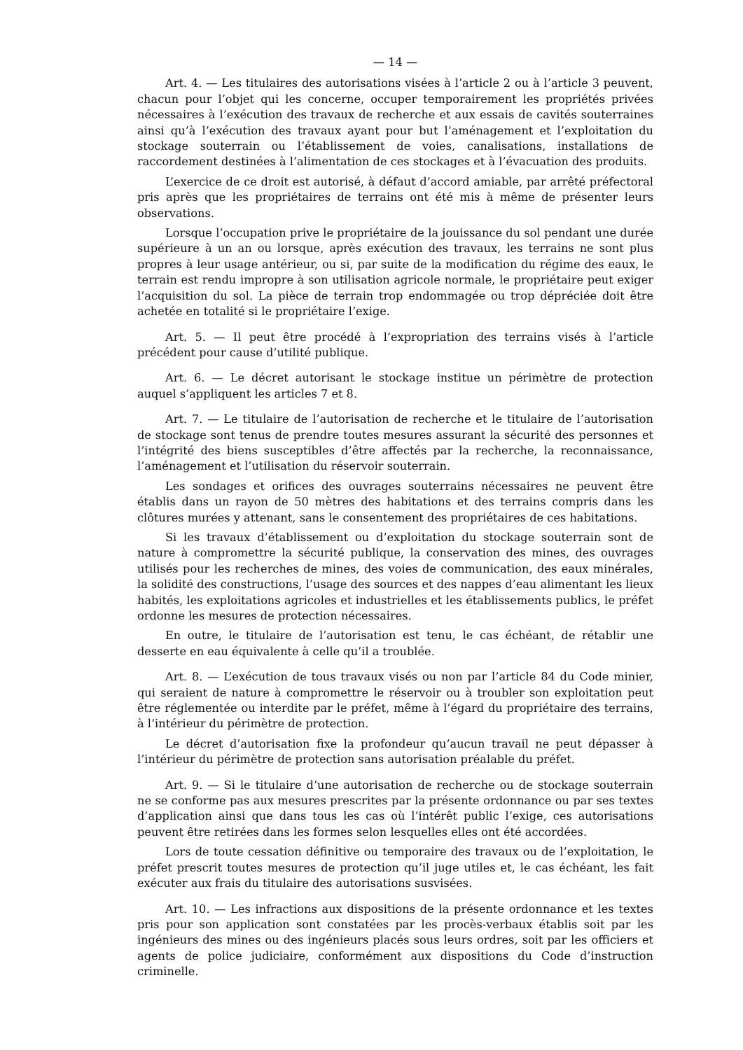— 14 —
Art. 4. — Les titulaires des autorisations visées à l’article 2 ou à l’article 3 peuvent, chacun pour l’objet qui les concerne, occuper temporairement les propriétés privées nécessaires à l’exécution des travaux de recherche et aux essais de cavités souterraines ainsi qu’à l’exécution des travaux ayant pour but l’aménagement et l’exploitation du stockage souterrain ou l’établissement de voies, canalisations, installations de raccordement destinées à l’alimentation de ces stockages et à l’évacuation des produits.
L’exercice de ce droit est autorisé, à défaut d’accord amiable, par arrêté préfectoral pris après que les propriétaires de terrains ont été mis à même de présenter leurs observations.
Lorsque l’occupation prive le propriétaire de la jouissance du sol pendant une durée supérieure à un an ou lorsque, après exécution des travaux, les terrains ne sont plus propres à leur usage antérieur, ou si, par suite de la modification du régime des eaux, le terrain est rendu impropre à son utilisation agricole normale, le propriétaire peut exiger l’acquisition du sol. La pièce de terrain trop endommagée ou trop dépréciée doit être achetée en totalité si le propriétaire l’exige.
Art. 5. — Il peut être procédé à l’expropriation des terrains visés à l’article précédent pour cause d’utilité publique.
Art. 6. — Le décret autorisant le stockage institue un périmètre de protection auquel s’appliquent les articles 7 et 8.
Art. 7. — Le titulaire de l’autorisation de recherche et le titulaire de l’autorisation de stockage sont tenus de prendre toutes mesures assurant la sécurité des personnes et l’intégrité des biens susceptibles d’être affectés par la recherche, la reconnaissance, l’aménagement et l’utilisation du réservoir souterrain.
Les sondages et orifices des ouvrages souterrains nécessaires ne peuvent être établis dans un rayon de 50 mètres des habitations et des terrains compris dans les clôtures murées y attenant, sans le consentement des propriétaires de ces habitations.
Si les travaux d’établissement ou d’exploitation du stockage souterrain sont de nature à compromettre la sécurité publique, la conservation des mines, des ouvrages utilisés pour les recherches de mines, des voies de communication, des eaux minérales, la solidité des constructions, l’usage des sources et des nappes d’eau alimentant les lieux habités, les exploitations agricoles et industrielles et les établissements publics, le préfet ordonne les mesures de protection nécessaires.
En outre, le titulaire de l’autorisation est tenu, le cas échéant, de rétablir une desserte en eau équivalente à celle qu’il a troublée.
Art. 8. — L’exécution de tous travaux visés ou non par l’article 84 du Code minier, qui seraient de nature à compromettre le réservoir ou à troubler son exploitation peut être réglementée ou interdite par le préfet, même à l’égard du propriétaire des terrains, à l’intérieur du périmètre de protection.
Le décret d’autorisation fixe la profondeur qu’aucun travail ne peut dépasser à l’intérieur du périmètre de protection sans autorisation préalable du préfet.
Art. 9. — Si le titulaire d’une autorisation de recherche ou de stockage souterrain ne se conforme pas aux mesures prescrites par la présente ordonnance ou par ses textes d’application ainsi que dans tous les cas où l’intérêt public l’exige, ces autorisations peuvent être retirées dans les formes selon lesquelles elles ont été accordées.
Lors de toute cessation définitive ou temporaire des travaux ou de l’exploitation, le préfet prescrit toutes mesures de protection qu’il juge utiles et, le cas échéant, les fait exécuter aux frais du titulaire des autorisations susvisées.
Art. 10. — Les infractions aux dispositions de la présente ordonnance et les textes pris pour son application sont constatées par les procès-verbaux établis soit par les ingénieurs des mines ou des ingénieurs placés sous leurs ordres, soit par les officiers et agents de police judiciaire, conformément aux dispositions du Code d’instruction criminelle.